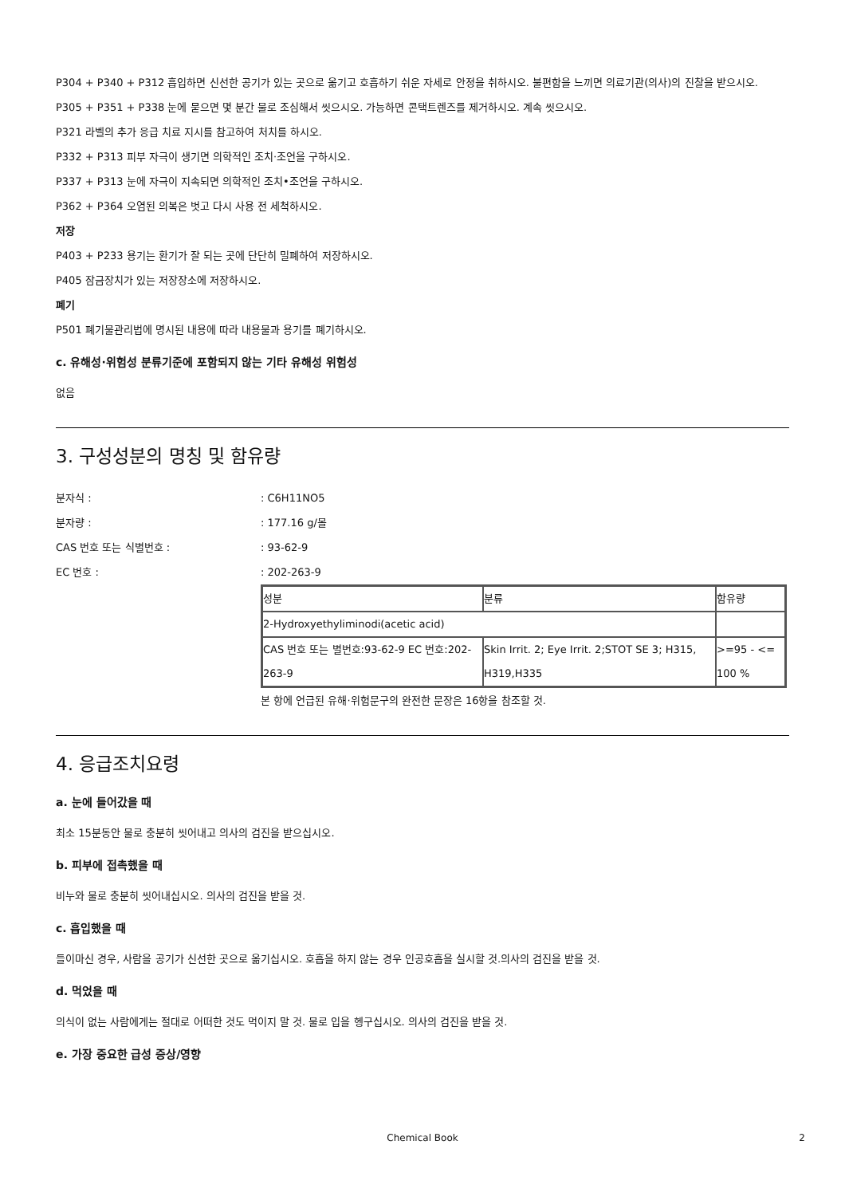P304 + P340 + P312 흡입하면 신선한 공기가 있는 곳으로 옮기고 호흡하기 쉬운 자세로 안정을 취하시오. 불편함을 느끼면 의료기관(의사)의 진찰을 받으시오.
P305 + P351 + P338 눈에 묻으면 몇 분간 물로 조심해서 씻으시오. 가능하면 콘택트렌즈를 제거하시오. 계속 씻으시오.
P321 라벨의 추가 응급 치료 지시를 참고하여 처치를 하시오.
P332 + P313 피부 자극이 생기면 의학적인 조치·조언을 구하시오.
P337 + P313 눈에 자극이 지속되면 의학적인 조치•조언을 구하시오.
P362 + P364 오염된 의복은 벗고 다시 사용 전 세척하시오.
저장
P403 + P233 용기는 환기가 잘 되는 곳에 단단히 밀폐하여 저장하시오.
P405 잠금장치가 있는 저장장소에 저장하시오.
폐기
P501 폐기물관리법에 명시된 내용에 따라 내용물과 용기를 폐기하시오.
c. 유해성·위험성 분류기준에 포함되지 않는 기타 유해성 위험성
없음
3. 구성성분의 명칭 및 함유량
분자식 :: C6H11NO5
분자량 :: 177.16 g/몰
CAS 번호 또는 식별번호 :: 93-62-9
EC 번호 :: 202-263-9
| 성분 | 분류 | 함유량 |
| 2-Hydroxyethyliminodi(acetic acid) | | |
| CAS 번호 또는 별번호:93-62-9 EC 번호:202-263-9 | Skin Irrit. 2; Eye Irrit. 2;STOT SE 3; H315, H319,H335 | >=95 - <= 100 % |
본 항에 언급된 유해·위험문구의 완전한 문장은 16항을 참조할 것.
4. 응급조치요령
a. 눈에 들어갔을 때
최소 15분동안 물로 충분히 씻어내고 의사의 검진을 받으십시오.
b. 피부에 접촉했을 때
비누와 물로 충분히 씻어내십시오. 의사의 검진을 받을 것.
c. 흡입했을 때
들이마신 경우, 사람을 공기가 신선한 곳으로 옮기십시오. 호흡을 하지 않는 경우 인공호흡을 실시할 것.의사의 검진을 받을 것.
d. 먹었을 때
의식이 없는 사람에게는 절대로 어떠한 것도 먹이지 말 것. 물로 입을 헹구십시오. 의사의 검진을 받을 것.
e. 가장 중요한 급성 증상/영향
Chemical Book 2